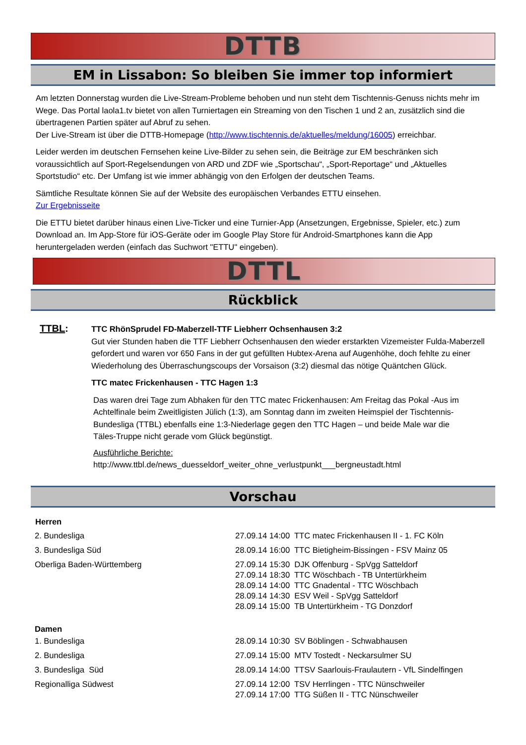DTTB
EM in Lissabon: So bleiben Sie immer top informiert
Am letzten Donnerstag wurden die Live-Stream-Probleme behoben und nun steht dem Tischtennis-Genuss nichts mehr im Wege. Das Portal laola1.tv bietet von allen Turniertagen ein Streaming von den Tischen 1 und 2 an, zusätzlich sind die übertragenen Partien später auf Abruf zu sehen.
Der Live-Stream ist über die DTTB-Homepage (http://www.tischtennis.de/aktuelles/meldung/16005) erreichbar.
Leider werden im deutschen Fernsehen keine Live-Bilder zu sehen sein, die Beiträge zur EM beschränken sich voraussichtlich auf Sport-Regelsendungen von ARD und ZDF wie „Sportschau“, „Sport-Reportage“ und „Aktuelles Sportstudio“ etc. Der Umfang ist wie immer abhängig von den Erfolgen der deutschen Teams.
Sämtliche Resultate können Sie auf der Website des europäischen Verbandes ETTU einsehen.
Zur Ergebnisseite
Die ETTU bietet darüber hinaus einen Live-Ticker und eine Turnier-App (Ansetzungen, Ergebnisse, Spieler, etc.) zum Download an. Im App-Store für iOS-Geräte oder im Google Play Store für Android-Smartphones kann die App heruntergeladen werden (einfach das Suchwort "ETTU" eingeben).
DTTL
Rückblick
TTBL:
TTC RhönSprudel FD-Maberzell-TTF Liebherr Ochsenhausen 3:2
Gut vier Stunden haben die TTF Liebherr Ochsenhausen den wieder erstarkten Vizemeister Fulda-Maberzell gefordert und waren vor 650 Fans in der gut gefüllten Hubtex-Arena auf Augenhöhe, doch fehlte zu einer Wiederholung des Überraschungscoups der Vorsaison (3:2) diesmal das nötige Quäntchen Glück.
TTC matec Frickenhausen - TTC Hagen 1:3
Das waren drei Tage zum Abhaken für den TTC matec Frickenhausen: Am Freitag das Pokal -Aus im Achtelfinale beim Zweitligisten Jülich (1:3), am Sonntag dann im zweiten Heimspiel der Tischtennis-Bundesliga (TTBL) ebenfalls eine 1:3-Niederlage gegen den TTC Hagen – und beide Male war die Täles-Truppe nicht gerade vom Glück begünstigt.
Ausführliche Berichte:
http://www.ttbl.de/news_duesseldorf_weiter_ohne_verlustpunkt___bergneustadt.html
Vorschau
| Herren | |
| --- | --- |
| 2. Bundesliga | 27.09.14 14:00 TTC matec Frickenhausen II - 1. FC Köln |
| 3. Bundesliga Süd | 28.09.14 16:00 TTC Bietigheim-Bissingen - FSV Mainz 05 |
| Oberliga Baden-Württemberg | 27.09.14 15:30 DJK Offenburg - SpVgg Satteldorf 27.09.14 18:30 TTC Wöschbach - TB Untertürkheim 28.09.14 14:00 TTC Gnadental - TTC Wöschbach 28.09.14 14:30 ESV Weil - SpVgg Satteldorf 28.09.14 15:00 TB Untertürkheim - TG Donzdorf |
| Damen | |
| 1. Bundesliga | 28.09.14 10:30 SV Böblingen - Schwabhausen |
| 2. Bundesliga | 27.09.14 15:00 MTV Tostedt - Neckarsulmer SU |
| 3. Bundesliga Süd | 28.09.14 14:00 TTSV Saarlouis-Fraulautern - VfL Sindelfingen |
| Regionalliga Südwest | 27.09.14 12:00 TSV Herrlingen - TTC Nünschweiler 27.09.14 17:00 TTG Süßen II - TTC Nünschweiler |